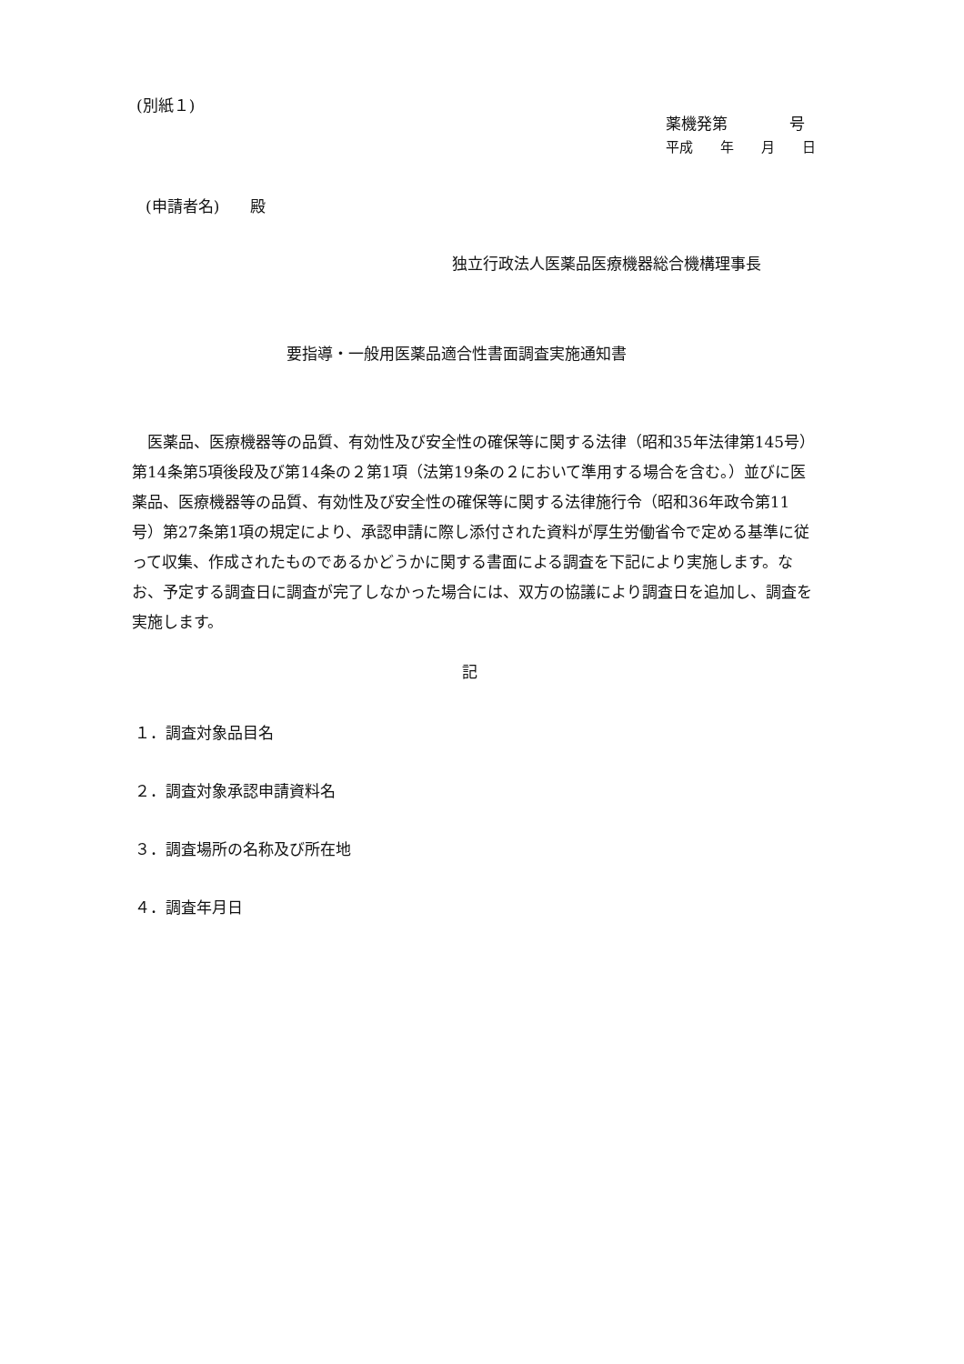(別紙１)
薬機発第　　　　号
平成　　年　　月　　日
(申請者名)　　殿
独立行政法人医薬品医療機器総合機構理事長
要指導・一般用医薬品適合性書面調査実施通知書
　医薬品、医療機器等の品質、有効性及び安全性の確保等に関する法律（昭和35年法律第145号）第14条第5項後段及び第14条の２第1項（法第19条の２において準用する場合を含む。）並びに医薬品、医療機器等の品質、有効性及び安全性の確保等に関する法律施行令（昭和36年政令第11号）第27条第1項の規定により、承認申請に際し添付された資料が厚生労働省令で定める基準に従って収集、作成されたものであるかどうかに関する書面による調査を下記により実施します。なお、予定する調査日に調査が完了しなかった場合には、双方の協議により調査日を追加し、調査を実施します。
記
１．調査対象品目名
２．調査対象承認申請資料名
３．調査場所の名称及び所在地
４．調査年月日